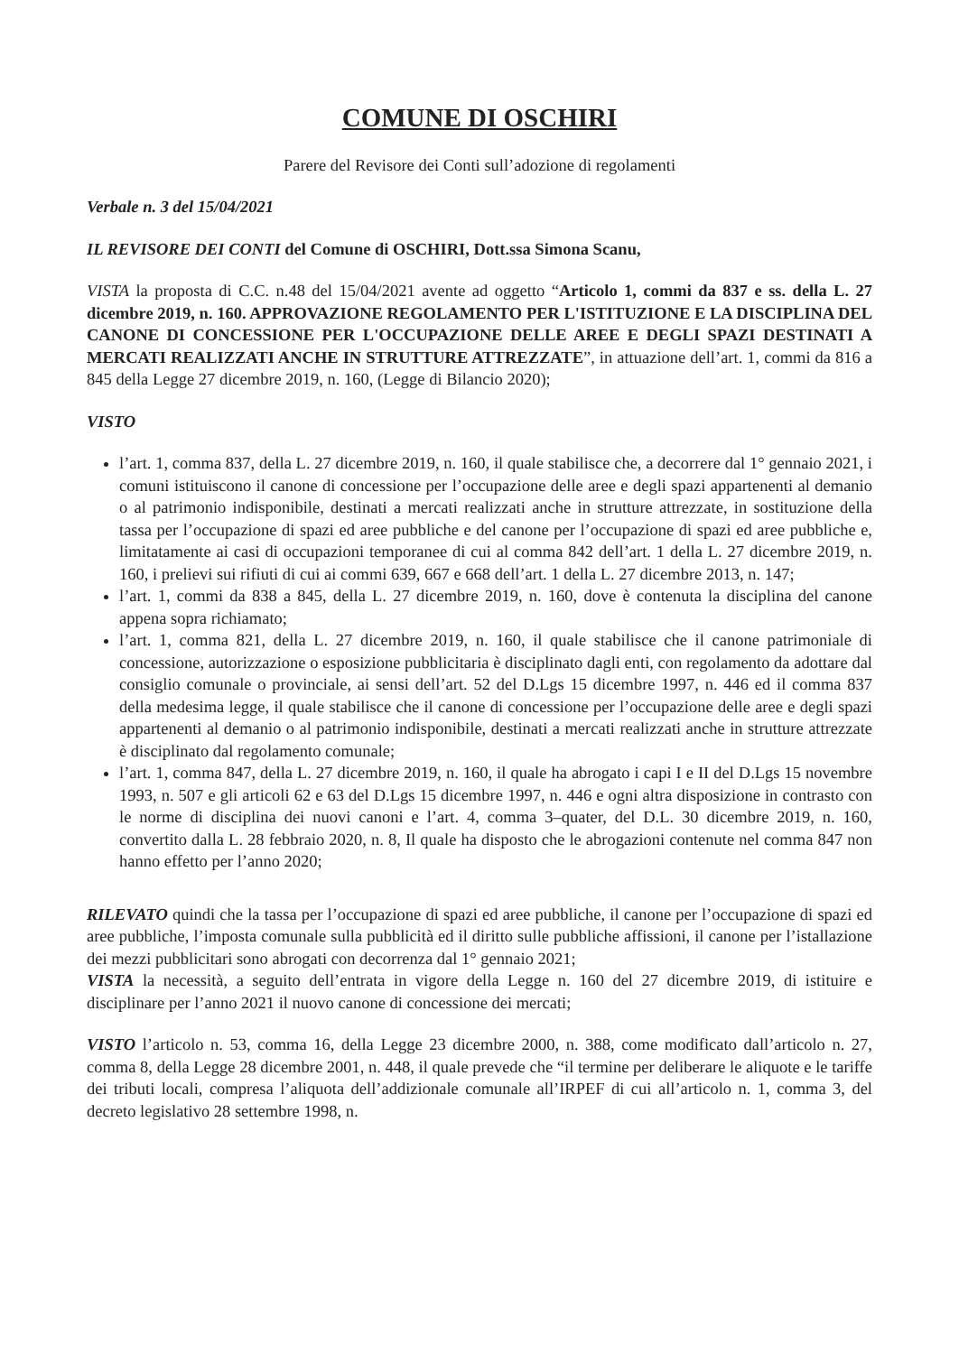COMUNE DI OSCHIRI
Parere del Revisore dei Conti sull’adozione di regolamenti
Verbale n. 3 del 15/04/2021
IL REVISORE DEI CONTI del Comune di OSCHIRI, Dott.ssa Simona Scanu,
VISTA la proposta di C.C. n.48 del 15/04/2021 avente ad oggetto “Articolo 1, commi da 837 e ss. della L. 27 dicembre 2019, n. 160. APPROVAZIONE REGOLAMENTO PER L'ISTITUZIONE E LA DISCIPLINA DEL CANONE DI CONCESSIONE PER L'OCCUPAZIONE DELLE AREE E DEGLI SPAZI DESTINATI A MERCATI REALIZZATI ANCHE IN STRUTTURE ATTREZZATE”, in attuazione dell’art. 1, commi da 816 a 845 della Legge 27 dicembre 2019, n. 160, (Legge di Bilancio 2020);
VISTO
l’art. 1, comma 837, della L. 27 dicembre 2019, n. 160, il quale stabilisce che, a decorrere dal 1° gennaio 2021, i comuni istituiscono il canone di concessione per l’occupazione delle aree e degli spazi appartenenti al demanio o al patrimonio indisponibile, destinati a mercati realizzati anche in strutture attrezzate, in sostituzione della tassa per l’occupazione di spazi ed aree pubbliche e del canone per l’occupazione di spazi ed aree pubbliche e, limitatamente ai casi di occupazioni temporanee di cui al comma 842 dell’art. 1 della L. 27 dicembre 2019, n. 160, i prelievi sui rifiuti di cui ai commi 639, 667 e 668 dell’art. 1 della L. 27 dicembre 2013, n. 147;
l’art. 1, commi da 838 a 845, della L. 27 dicembre 2019, n. 160, dove è contenuta la disciplina del canone appena sopra richiamato;
l’art. 1, comma 821, della L. 27 dicembre 2019, n. 160, il quale stabilisce che il canone patrimoniale di concessione, autorizzazione o esposizione pubblicitaria è disciplinato dagli enti, con regolamento da adottare dal consiglio comunale o provinciale, ai sensi dell’art. 52 del D.Lgs 15 dicembre 1997, n. 446 ed il comma 837 della medesima legge, il quale stabilisce che il canone di concessione per l’occupazione delle aree e degli spazi appartenenti al demanio o al patrimonio indisponibile, destinati a mercati realizzati anche in strutture attrezzate è disciplinato dal regolamento comunale;
l’art. 1, comma 847, della L. 27 dicembre 2019, n. 160, il quale ha abrogato i capi I e II del D.Lgs 15 novembre 1993, n. 507 e gli articoli 62 e 63 del D.Lgs 15 dicembre 1997, n. 446 e ogni altra disposizione in contrasto con le norme di disciplina dei nuovi canoni e l’art. 4, comma 3–quater, del D.L. 30 dicembre 2019, n. 160, convertito dalla L. 28 febbraio 2020, n. 8, Il quale ha disposto che le abrogazioni contenute nel comma 847 non hanno effetto per l’anno 2020;
RILEVATO quindi che la tassa per l’occupazione di spazi ed aree pubbliche, il canone per l’occupazione di spazi ed aree pubbliche, l’imposta comunale sulla pubblicità ed il diritto sulle pubbliche affissioni, il canone per l’istallazione dei mezzi pubblicitari sono abrogati con decorrenza dal 1° gennaio 2021;
VISTA la necessità, a seguito dell’entrata in vigore della Legge n. 160 del 27 dicembre 2019, di istituire e disciplinare per l’anno 2021 il nuovo canone di concessione dei mercati;
VISTO l’articolo n. 53, comma 16, della Legge 23 dicembre 2000, n. 388, come modificato dall’articolo n. 27, comma 8, della Legge 28 dicembre 2001, n. 448, il quale prevede che “il termine per deliberare le aliquote e le tariffe dei tributi locali, compresa l’aliquota dell’addizionale comunale all’IRPEF di cui all’articolo n. 1, comma 3, del decreto legislativo 28 settembre 1998, n.